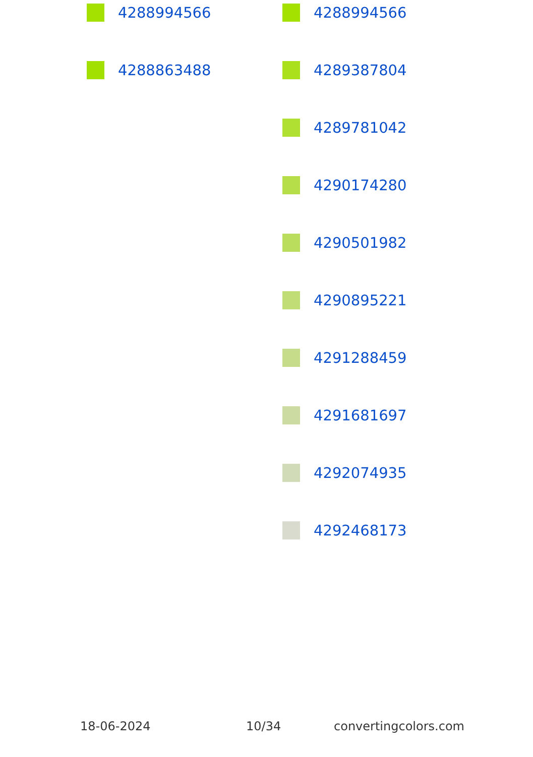4288994566
4288863488
4288994566
4289387804
4289781042
4290174280
4290501982
4290895221
4291288459
4291681697
4292074935
4292468173
18-06-2024 10/34 convertingcolors.com